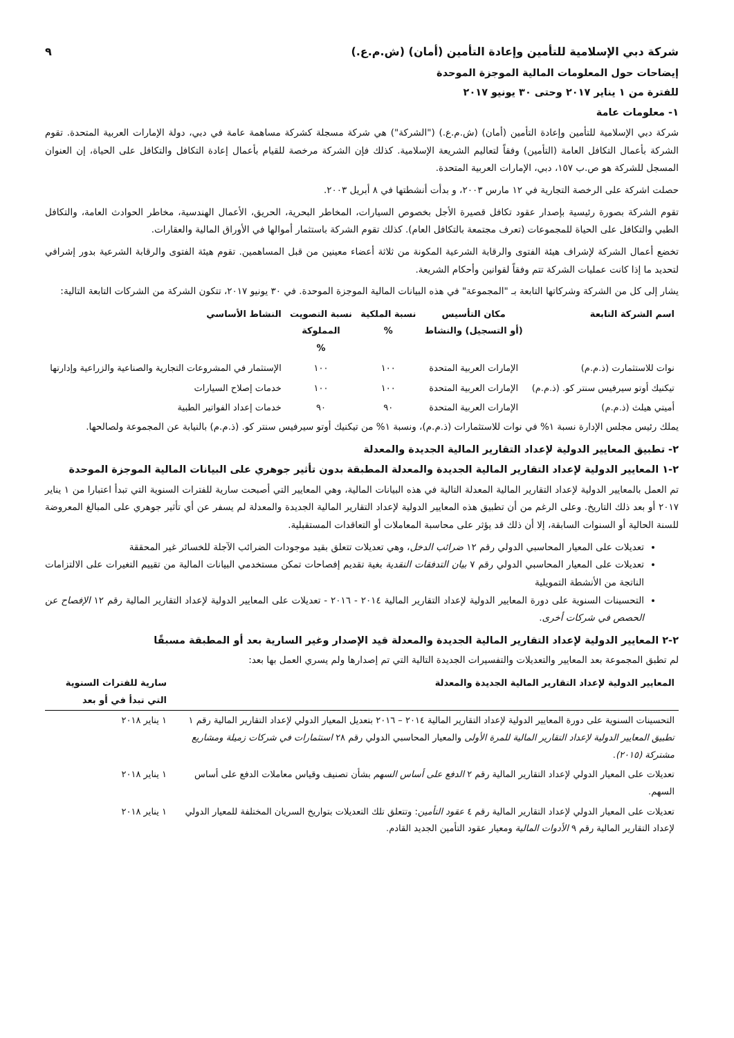شركة دبي الإسلامية للتأمين وإعادة التأمين (أمان) (ش.م.ع.) ٩
إيضاحات حول المعلومات المالية الموجزة الموحدة
للفترة من ١ يناير ٢٠١٧ وحتى ٣٠ يونيو ٢٠١٧
١- معلومات عامة
شركة دبي الإسلامية للتأمين وإعادة التأمين (أمان) (ش.م.ع.) ("الشركة") هي شركة مسجلة كشركة مساهمة عامة في دبي، دولة الإمارات العربية المتحدة. تقوم الشركة بأعمال التكافل العامة (التأمين) وفقاً لتعاليم الشريعة الإسلامية. كذلك فإن الشركة مرخصة للقيام بأعمال إعادة التكافل والتكافل على الحياة، إن العنوان المسجل للشركة هو ص.ب ١٥٧، دبي، الإمارات العربية المتحدة.
حصلت اشركة على الرخصة التجارية في ١٢ مارس ٢٠٠٣، و بدأت أنشطتها في ٨ أبريل ٢٠٠٣.
تقوم الشركة بصورة رئيسية بإصدار عقود تكافل قصيرة الأجل بخصوص السيارات، المخاطر البحرية، الحريق، الأعمال الهندسية، مخاطر الحوادث العامة، والتكافل الطبي والتكافل على الحياة للمجموعات (تعرف مجتمعة بالتكافل العام). كذلك تقوم الشركة باستثمار أموالها في الأوراق المالية والعقارات.
تخضع أعمال الشركة لإشراف هيئة الفتوى والرقابة الشرعية المكونة من ثلاثة أعضاء معينين من قبل المساهمين. تقوم هيئة الفتوى والرقابة الشرعية بدور إشرافي لتحديد ما إذا كانت عمليات الشركة تتم وفقاً لقوانين وأحكام الشريعة.
يشار إلى كل من الشركة وشركاتها التابعة بـ "المجموعة" في هذه البيانات المالية الموجزة الموحدة. في ٣٠ يونيو ٢٠١٧، تتكون الشركة من الشركات التابعة التالية:
| اسم الشركة التابعة | مكان التأسيس (أو التسجيل) والنشاط | نسبة الملكية % | نسبة التصويت المملوكة % | النشاط الأساسي |
| --- | --- | --- | --- | --- |
| نوات للاستثمارت (ذ.م.م) | الإمارات العربية المتحدة | ١٠٠ | ١٠٠ | الإستثمار في المشروعات التجارية والصناعية والزراعية وإدارتها |
| تيكنيك أوتو سيرفيس سنتر كو. (ذ.م.م) | الإمارات العربية المتحدة | ١٠٠ | ١٠٠ | خدمات إصلاح السيارات |
| أميتي هيلث (ذ.م.م) | الإمارات العربية المتحدة | ٩٠ | ٩٠ | خدمات إعداد الفواتير الطبية |
يملك رئيس مجلس الإدارة نسبة ١% في نوات للاستثمارات (ذ.م.م)، ونسبة ١% من تيكنيك أوتو سيرفيس سنتر كو. (ذ.م.م) بالنيابة عن المجموعة ولصالحها.
٢- تطبيق المعايير الدولية لإعداد التقارير المالية الجديدة والمعدلة
٢-١ المعايير الدولية لإعداد التقارير المالية الجديدة والمعدلة المطبقة بدون تأثير جوهري على البيانات المالية الموجزة الموحدة
تم العمل بالمعايير الدولية لإعداد التقارير المالية المعدلة التالية في هذه البيانات المالية، وهي المعايير التي أصبحت سارية للفترات السنوية التي تبدأ اعتبارا من ١ يناير ٢٠١٧ أو بعد ذلك التاريخ. وعلى الرغم من أن تطبيق هذه المعايير الدولية لإعداد التقارير المالية الجديدة والمعدلة لم يسفر عن أي تأثير جوهري على المبالغ المعروضة للسنة الحالية أو السنوات السابقة، إلا أن ذلك قد يؤثر على محاسبة المعاملات أو التعاقدات المستقبلية.
تعديلات على المعيار المحاسبي الدولي رقم ١٢ ضرائب الدخل، وهي تعديلات تتعلق بقيد موجودات الضرائب الآجلة للخسائر غير المحققة
تعديلات على المعيار المحاسبي الدولي رقم ٧ بيان التدفقات النقدية بغية تقديم إفصاحات تمكن مستخدمي البيانات المالية من تقييم التغيرات على الالتزامات الناتجة من الأنشطة التمويلية
التحسينات السنوية على دورة المعايير الدولية لإعداد التقارير المالية ٢٠١٤ - ٢٠١٦ - تعديلات على المعايير الدولية لإعداد التقارير المالية رقم ١٢ الإفصاح عن الحصص في شركات أخرى.
٢-٢ المعايير الدولية لإعداد التقارير المالية الجديدة والمعدلة قيد الإصدار وغير السارية بعد أو المطبقة مسبقًا
لم تطبق المجموعة بعد المعايير والتعديلات والتفسيرات الجديدة التالية التي تم إصدارها ولم يسري العمل بها بعد:
| المعايير الدولية لإعداد التقارير المالية الجديدة والمعدلة | سارية للفترات السنوية التي تبدأ في أو بعد |
| --- | --- |
| التحسينات السنوية على دورة المعايير الدولية لإعداد التقارير المالية ٢٠١٤ – ٢٠١٦ بتعديل المعيار الدولي لإعداد التقارير المالية رقم ١ تطبيق المعايير الدولية لإعداد التقارير المالية للمرة الأولى والمعيار المحاسبي الدولي رقم ٢٨ استثمارات في شركات زميلة ومشاريع مشتركة (٢٠١٥) . | ١ يناير ٢٠١٨ |
| تعديلات على المعيار الدولي لإعداد التقارير المالية رقم ٢ الدفع على أساس السهم بشأن تصنيف وقياس معاملات الدفع على أساس السهم. | ١ يناير ٢٠١٨ |
| تعديلات على المعيار الدولي لإعداد التقارير المالية رقم ٤ عقود التأمين : وتتعلق تلك التعديلات بتواريخ السريان المختلفة للمعيار الدولي لإعداد التقارير المالية رقم ٩ الأدوات المالية ومعيار عقود التأمين الجديد القادم. | ١ يناير ٢٠١٨ |